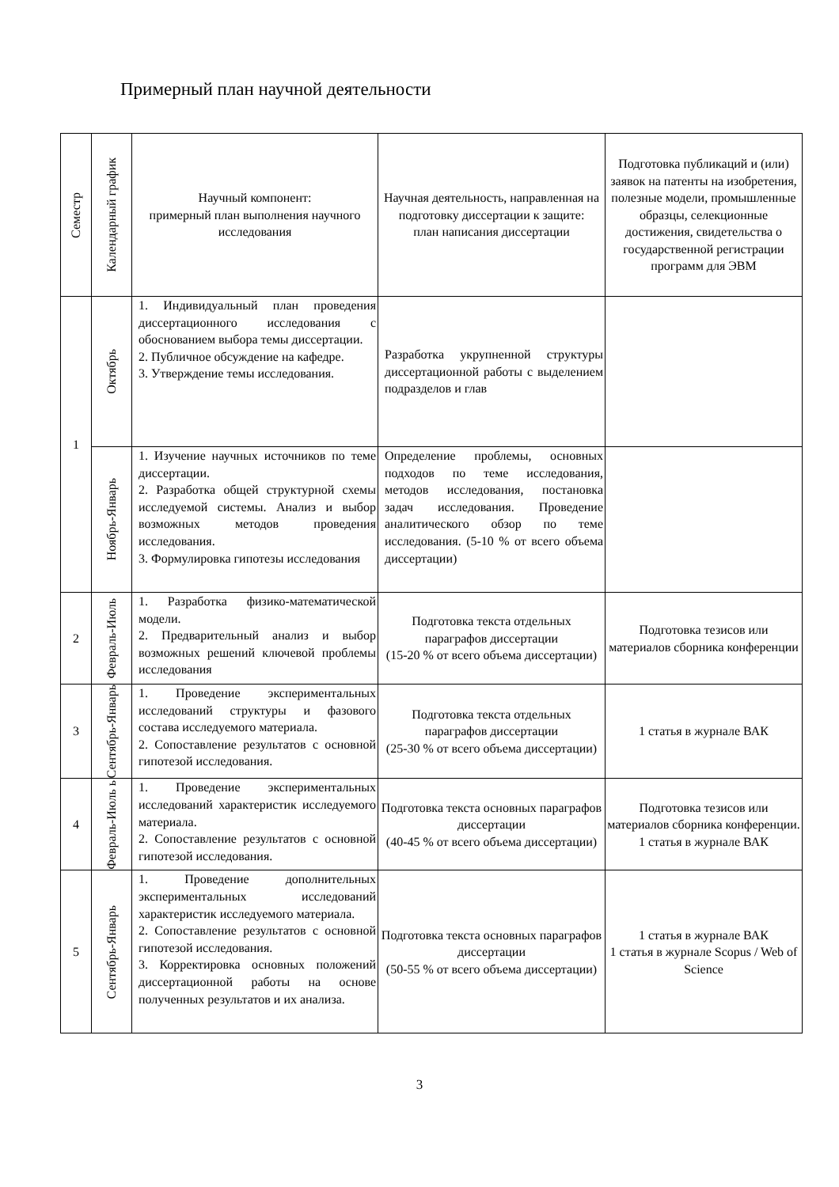Примерный план научной деятельности
| Семестр | Календарный график | Научный компонент: примерный план выполнения научного исследования | Научная деятельность, направленная на подготовку диссертации к защите: план написания диссертации | Подготовка публикаций и (или) заявок на патенты на изобретения, полезные модели, промышленные образцы, селекционные достижения, свидетельства о государственной регистрации программ для ЭВМ |
| --- | --- | --- | --- | --- |
| 1 | Октябрь | 1. Индивидуальный план проведения диссертационного исследования с обоснованием выбора темы диссертации. 2. Публичное обсуждение на кафедре. 3. Утверждение темы исследования. | Разработка укрупненной структуры диссертационной работы с выделением подразделов и глав | |
| | Ноябрь-Январь | 1. Изучение научных источников по теме диссертации. 2. Разработка общей структурной схемы исследуемой системы. Анализ и выбор возможных методов проведения исследования. 3. Формулировка гипотезы исследования | Определение проблемы, основных подходов по теме исследования, методов исследования, постановка задач исследования. Проведение аналитического обзор по теме исследования. (5-10 % от всего объема диссертации) | |
| 2 | Февраль-Июль | 1. Разработка физико-математической модели. 2. Предварительный анализ и выбор возможных решений ключевой проблемы исследования | Подготовка текста отдельных параграфов диссертации (15-20 % от всего объема диссертации) | Подготовка тезисов или материалов сборника конференции |
| 3 | Сентябрь-Январь | 1. Проведение экспериментальных исследований структуры и фазового состава исследуемого материала. 2. Сопоставление результатов с основной гипотезой исследования. | Подготовка текста отдельных параграфов диссертации (25-30 % от всего объема диссертации) | 1 статья в журнале ВАК |
| 4 | Февраль-Июль ь | 1. Проведение экспериментальных исследований характеристик исследуемого материала. 2. Сопоставление результатов с основной гипотезой исследования. | Подготовка текста основных параграфов диссертации (40-45 % от всего объема диссертации) | Подготовка тезисов или материалов сборника конференции. 1 статья в журнале ВАК |
| 5 | Сентябрь-Январь | 1. Проведение дополнительных экспериментальных исследований характеристик исследуемого материала. 2. Сопоставление результатов с основной гипотезой исследования. 3. Корректировка основных положений диссертационной работы на основе полученных результатов и их анализа. | Подготовка текста основных параграфов диссертации (50-55 % от всего объема диссертации) | 1 статья в журнале ВАК 1 статья в журнале Scopus / Web of Science |
3